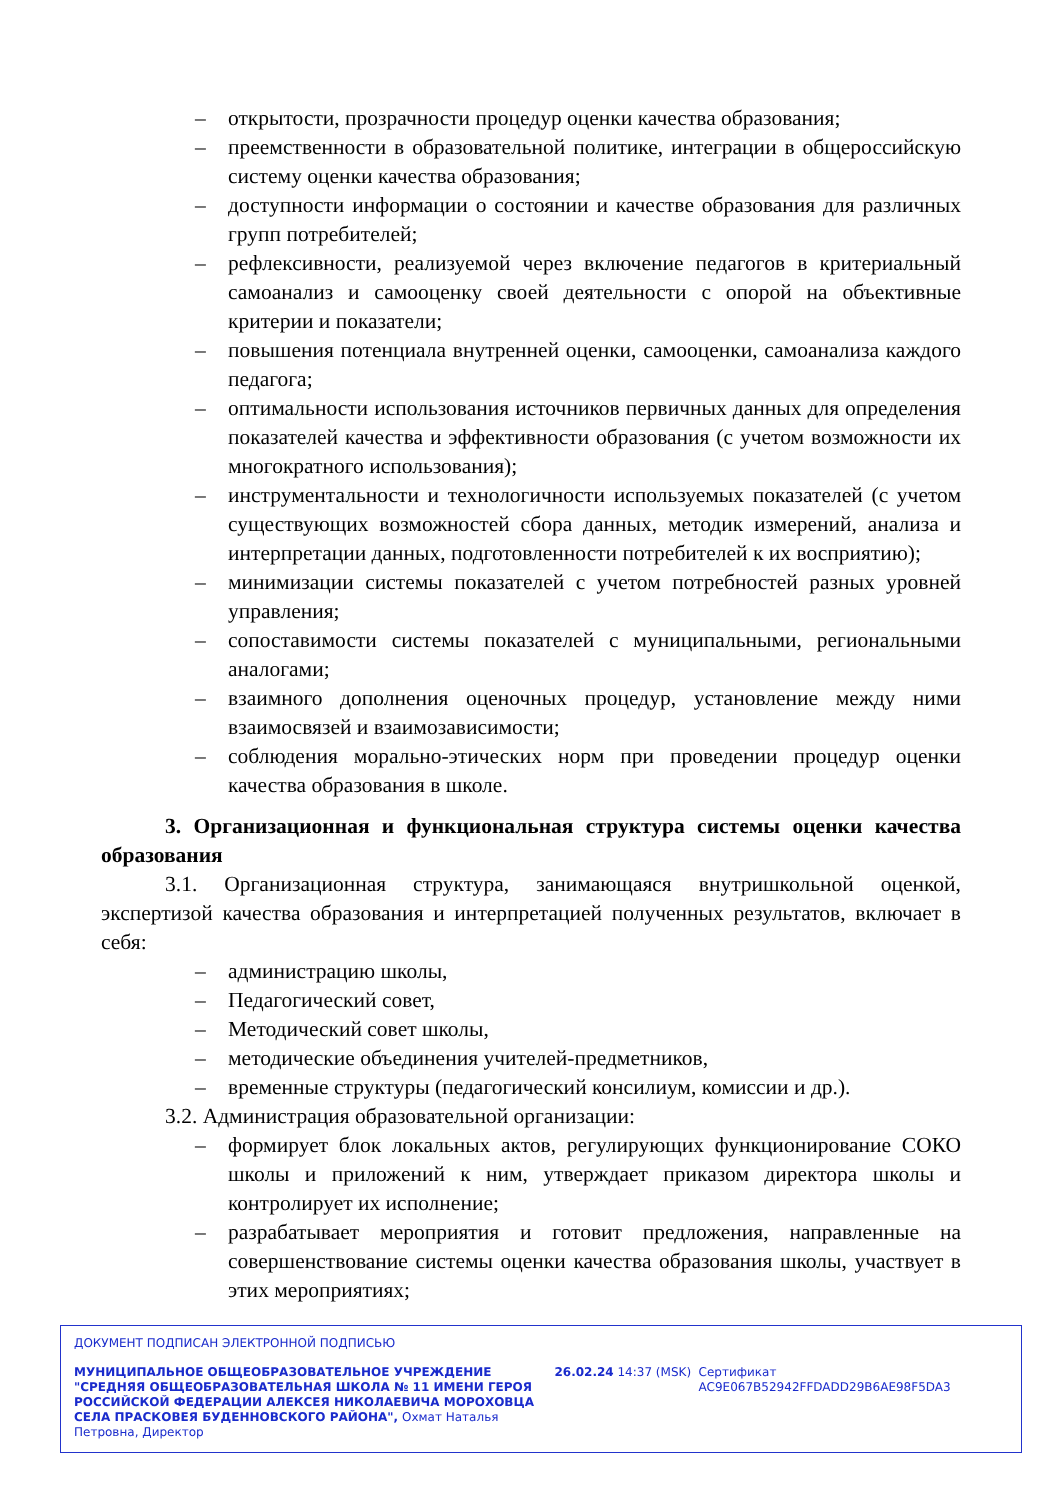– открытости, прозрачности процедур оценки качества образования;
– преемственности в образовательной политике, интеграции в общероссийскую систему оценки качества образования;
– доступности информации о состоянии и качестве образования для различных групп потребителей;
– рефлексивности, реализуемой через включение педагогов в критериальный самоанализ и самооценку своей деятельности с опорой на объективные критерии и показатели;
– повышения потенциала внутренней оценки, самооценки, самоанализа каждого педагога;
– оптимальности использования источников первичных данных для определения показателей качества и эффективности образования (с учетом возможности их многократного использования);
– инструментальности и технологичности используемых показателей (с учетом существующих возможностей сбора данных, методик измерений, анализа и интерпретации данных, подготовленности потребителей к их восприятию);
– минимизации системы показателей с учетом потребностей разных уровней управления;
– сопоставимости системы показателей с муниципальными, региональными аналогами;
– взаимного дополнения оценочных процедур, установление между ними взаимосвязей и взаимозависимости;
– соблюдения морально-этических норм при проведении процедур оценки качества образования в школе.
3. Организационная и функциональная структура системы оценки качества образования
3.1. Организационная структура, занимающаяся внутришкольной оценкой, экспертизой качества образования и интерпретацией полученных результатов, включает в себя:
– администрацию школы,
– Педагогический совет,
– Методический совет школы,
– методические объединения учителей-предметников,
– временные структуры (педагогический консилиум, комиссии и др.).
3.2. Администрация образовательной организации:
– формирует блок локальных актов, регулирующих функционирование СОКО школы и приложений к ним, утверждает приказом директора школы и контролирует их исполнение;
– разрабатывает мероприятия и готовит предложения, направленные на совершенствование системы оценки качества образования школы, участвует в этих мероприятиях;
ДОКУМЕНТ ПОДПИСАН ЭЛЕКТРОННОЙ ПОДПИСЬЮ
МУНИЦИПАЛЬНОЕ ОБЩЕОБРАЗОВАТЕЛЬНОЕ УЧРЕЖДЕНИЕ "СРЕДНЯЯ ОБЩЕОБРАЗОВАТЕЛЬНАЯ ШКОЛА № 11 ИМЕНИ ГЕРОЯ РОССИЙСКОЙ ФЕДЕРАЦИИ АЛЕКСЕЯ НИКОЛАЕВИЧА МОРОХОВЦА СЕЛА ПРАСКОВЕЯ БУДЕННОВСКОГО РАЙОНА", Охмат Наталья Петровна, Директор
26.02.24 14:37 (MSK) Сертификат AC9E067B52942FFDADD29B6AE98F5DA3